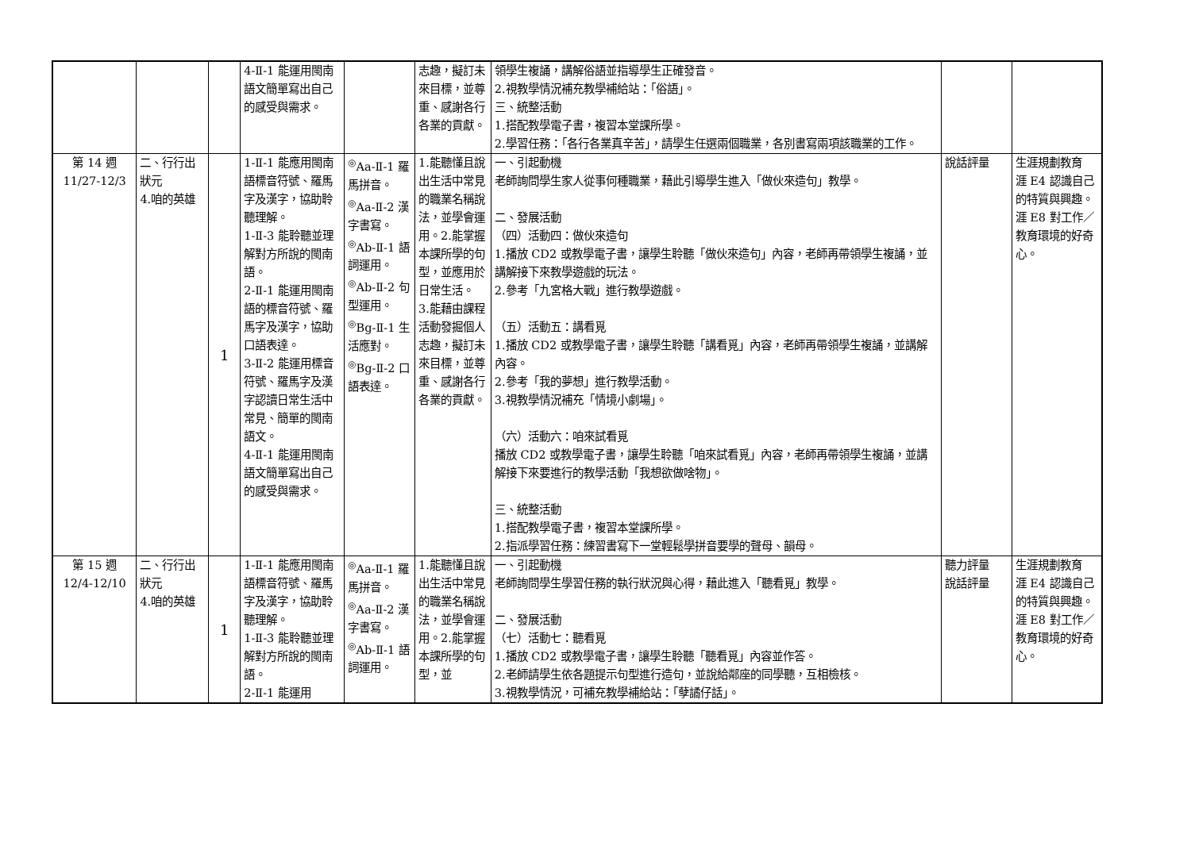| | | | 4-Ⅱ-1 能運用閩南語文簡單寫出自己的感受與需求。 | | 志趣，擬訂未來目標，並尊重、感謝各行各業的貢獻。 | 領學生複誦，講解俗語並指導學生正確發音。 2.視教學情況補充教學補給站：「俗語」。 三、統整活動 1.搭配教學電子書，複習本堂課所學。 2.學習任務：「各行各業真辛苦」，請學生任選兩個職業，各別書寫兩項該職業的工作。 | | |
| 第 14 週 11/27-12/3 | 二、行行出狀元 4.咱的英雄 | 1 | 1-Ⅱ-1 能應用閩南語標音符號、羅馬字及漢字，協助聆聽理解。 1-Ⅱ-3 能聆聽並理解對方所說的閩南語。 2-Ⅱ-1 能運用閩南語的標音符號、羅馬字及漢字，協助口語表達。 3-Ⅱ-2 能運用標音符號、羅馬字及漢字認讀日常生活中常見、簡單的閩南語文。 4-Ⅱ-1 能運用閩南語文簡單寫出自己的感受與需求。 | <sup>◎</sup>Aa-Ⅱ-1 羅馬拼音。 <sup>◎</sup>Aa-Ⅱ-2 漢字書寫。 <sup>◎</sup>Ab-Ⅱ-1 語詞運用。 <sup>◎</sup>Ab-Ⅱ-2 句型運用。 <sup>◎</sup>Bg-Ⅱ-1 生活應對。 <sup>◎</sup>Bg-Ⅱ-2 口語表達。 | 1.能聽懂且說出生活中常見的職業名稱說法，並學會運用。2.能掌握本課所學的句型，並應用於日常生活。 3.能藉由課程活動發掘個人志趣，擬訂未來目標，並尊重、感謝各行各業的貢獻。 | 一、引起動機 老師詢問學生家人從事何種職業，藉此引導學生進入「做伙來造句」教學。 二、發展活動 （四）活動四：做伙來造句 1.播放 CD2 或教學電子書，讓學生聆聽「做伙來造句」內容，老師再帶領學生複誦，並講解接下來教學遊戲的玩法。 2.參考「九宮格大戰」進行教學遊戲。 （五）活動五：講看覓 1.播放 CD2 或教學電子書，讓學生聆聽「講看覓」內容，老師再帶領學生複誦，並講解內容。 2.參考「我的夢想」進行教學活動。 3.視教學情況補充「情境小劇場」。 （六）活動六：咱來試看覓 播放 CD2 或教學電子書，讓學生聆聽「咱來試看覓」內容，老師再帶領學生複誦，並講解接下來要進行的教學活動「我想欲做啥物」。 三、統整活動 1.搭配教學電子書，複習本堂課所學。 2.指派學習任務：練習書寫下一堂輕鬆學拼音要學的聲母、韻母。 | 說話評量 | 生涯規劃教育 涯 E4 認識自己的特質與興趣。 涯 E8 對工作／教育環境的好奇心。 |
| 第 15 週 12/4-12/10 | 二、行行出狀元 4.咱的英雄 | 1 | 1-Ⅱ-1 能應用閩南語標音符號、羅馬字及漢字，協助聆聽理解。 1-Ⅱ-3 能聆聽並理解對方所說的閩南語。 2-Ⅱ-1 能運用 | <sup>◎</sup>Aa-Ⅱ-1 羅馬拼音。 <sup>◎</sup>Aa-Ⅱ-2 漢字書寫。 <sup>◎</sup>Ab-Ⅱ-1 語詞運用。 | 1.能聽懂且說出生活中常見的職業名稱說法，並學會運用。2.能掌握本課所學的句型，並 | 一、引起動機 老師詢問學生學習任務的執行狀況與心得，藉此進入「聽看覓」教學。 二、發展活動 （七）活動七：聽看覓 1.播放 CD2 或教學電子書，讓學生聆聽「聽看覓」內容並作答。 2.老師請學生依各題提示句型進行造句，並說給鄰座的同學聽，互相檢核。 3.視教學情況，可補充教學補給站：「孽譎仔話」。 | 聽力評量 說話評量 | 生涯規劃教育 涯 E4 認識自己的特質與興趣。 涯 E8 對工作／教育環境的好奇心。 |